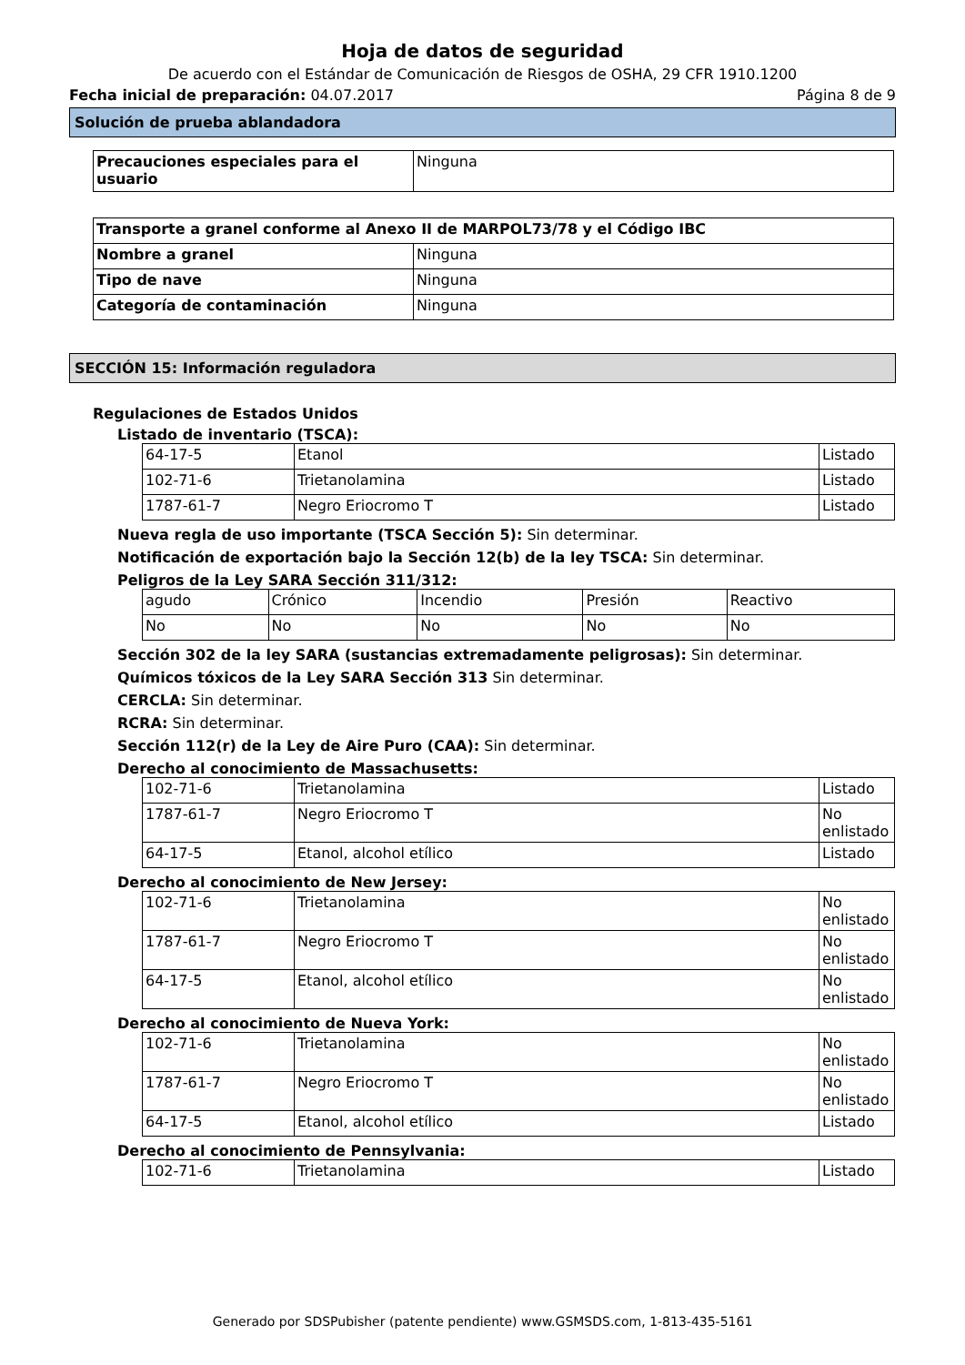Hoja de datos de seguridad
De acuerdo con el Estándar de Comunicación de Riesgos de OSHA, 29 CFR 1910.1200
Fecha inicial de preparación: 04.07.2017 Página 8 de 9
Solución de prueba ablandadora
| Precauciones especiales para el usuario | Ninguna |
| Transporte a granel conforme al Anexo II de MARPOL73/78 y el Código IBC | |
| Nombre a granel | Ninguna |
| Tipo de nave | Ninguna |
| Categoría de contaminación | Ninguna |
SECCIÓN 15: Información reguladora
Regulaciones de Estados Unidos
Listado de inventario (TSCA):
| 64-17-5 | Etanol | Listado |
| 102-71-6 | Trietanolamina | Listado |
| 1787-61-7 | Negro Eriocromo T | Listado |
Nueva regla de uso importante (TSCA Sección 5): Sin determinar.
Notificación de exportación bajo la Sección 12(b) de la ley TSCA: Sin determinar.
Peligros de la Ley SARA Sección 311/312:
| agudo | Crónico | Incendio | Presión | Reactivo |
| No | No | No | No | No |
Sección 302 de la ley SARA (sustancias extremadamente peligrosas): Sin determinar.
Químicos tóxicos de la Ley SARA Sección 313 Sin determinar.
CERCLA: Sin determinar.
RCRA: Sin determinar.
Sección 112(r) de la Ley de Aire Puro (CAA): Sin determinar.
Derecho al conocimiento de Massachusetts:
| 102-71-6 | Trietanolamina | Listado |
| 1787-61-7 | Negro Eriocromo T | No enlistado |
| 64-17-5 | Etanol, alcohol etílico | Listado |
Derecho al conocimiento de New Jersey:
| 102-71-6 | Trietanolamina | No enlistado |
| 1787-61-7 | Negro Eriocromo T | No enlistado |
| 64-17-5 | Etanol, alcohol etílico | No enlistado |
Derecho al conocimiento de Nueva York:
| 102-71-6 | Trietanolamina | No enlistado |
| 1787-61-7 | Negro Eriocromo T | No enlistado |
| 64-17-5 | Etanol, alcohol etílico | Listado |
Derecho al conocimiento de Pennsylvania:
| 102-71-6 | Trietanolamina | Listado |
Generado por SDSPubisher (patente pendiente) www.GSMSDS.com, 1-813-435-5161